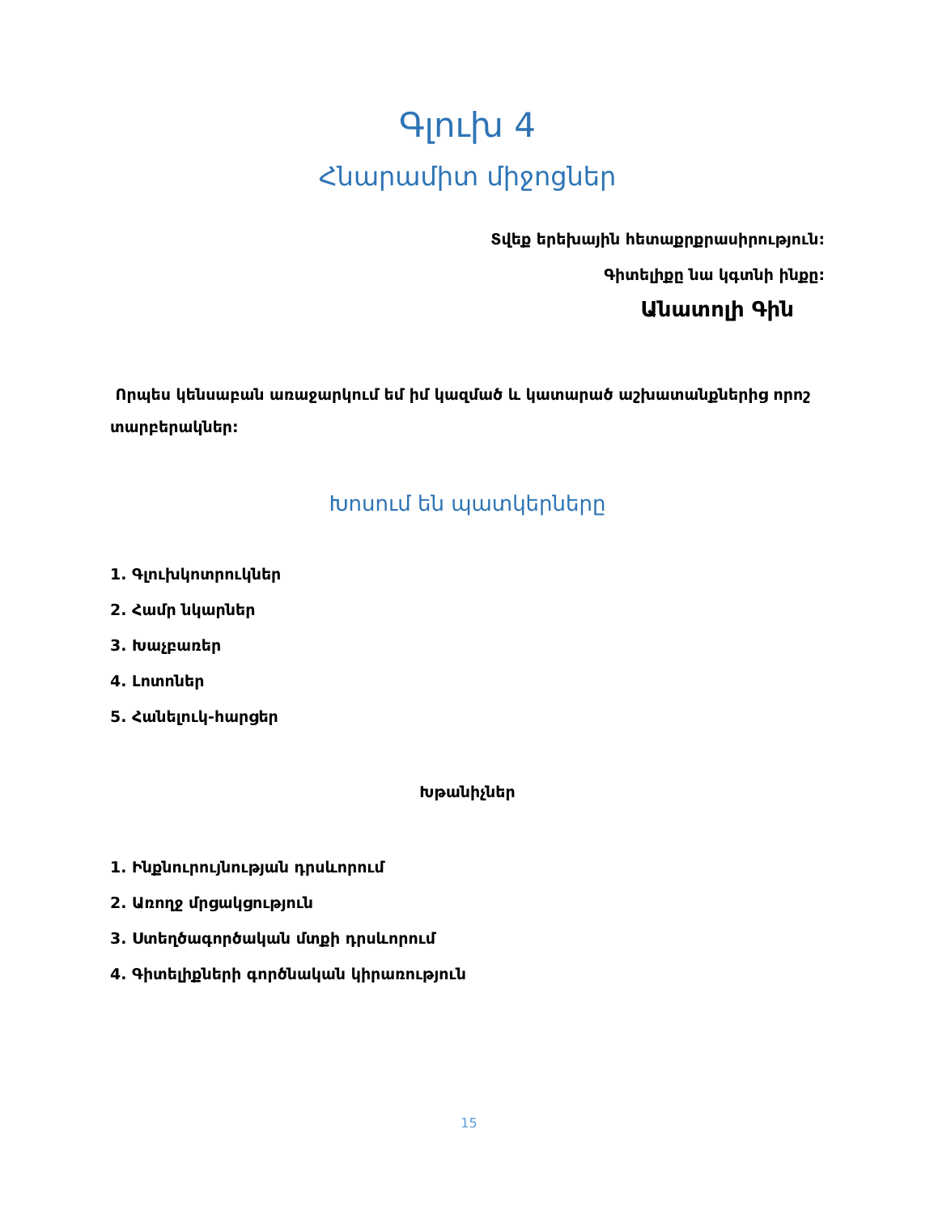Գլուխ 4
Հնարամիտ միջոցներ
Տվեք երեխային հետաքրքրասիրություն:
Գիտելիքը նա կգտնի ինքը:
Անատոլի Գին
Որպես կենսաբան առաջարկում եմ իմ կազմած և կատարած աշխատանքներից որոշ տարբերակներ:
Խոսում են պատկերները
1. Գլուխկոտրուկներ
2. Համր նկարներ
3. Խաչբառեր
4. Լոտոներ
5. Հանելուկ-հարցեր
Խթանիչներ
1. Ինքնուրույնության դրսևորում
2. Առողջ մրցակցություն
3. Ստեղծագործական մտքի դրսևորում
4. Գիտելիքների գործնական կիրառություն
15